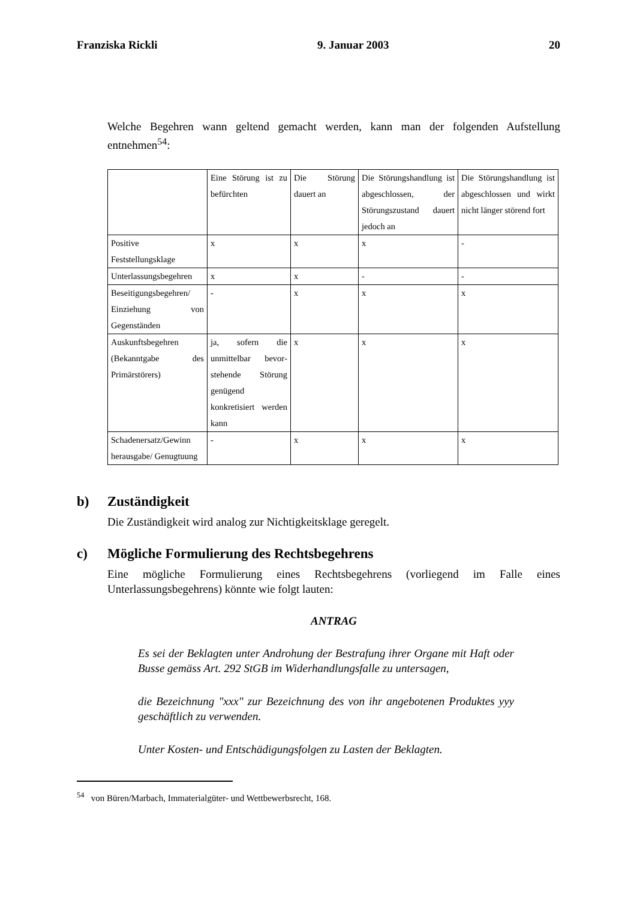Franziska Rickli 9. Januar 2003 20
Welche Begehren wann geltend gemacht werden, kann man der folgenden Aufstellung entnehmen<sup>54</sup>:
| | Eine Störung ist zu befürchten | Die Störung dauert an | Die Störungshandlung ist abgeschlossen, der Störungszustand dauert jedoch an | Die Störungshandlung ist abgeschlossen und wirkt nicht länger störend fort |
| Positive Feststellungsklage | x | x | x | - |
| Unterlassungsbegehren | x | x | - | - |
| Beseitigungsbegehren/ Einziehung von Gegenständen | - | x | x | x |
| Auskunftsbegehren (Bekanntgabe des Primärstörers) | ja, sofern die unmittelbar bevor­stehende Störung genügend konkretisiert werden kann | x | x | x |
| Schadenersatz/Gewinn herausgabe/ Genugtuung | - | x | x | x |
b) Zuständigkeit
Die Zuständigkeit wird analog zur Nichtigkeitsklage geregelt.
c) Mögliche Formulierung des Rechtsbegehrens
Eine mögliche Formulierung eines Rechtsbegehrens (vorliegend im Falle eines Unterlassungsbegehrens) könnte wie folgt lauten:
ANTRAG
Es sei der Beklagten unter Androhung der Bestrafung ihrer Organe mit Haft oder Busse gemäss Art. 292 StGB im Widerhandlungsfalle zu untersagen,
die Bezeichnung "xxx" zur Bezeichnung des von ihr angebotenen Produktes yyy geschäftlich zu verwenden.
Unter Kosten- und Entschädigungsfolgen zu Lasten der Beklagten.
<sup>54</sup> von Büren/Marbach, Immaterialgüter- und Wettbewerbsrecht, 168.